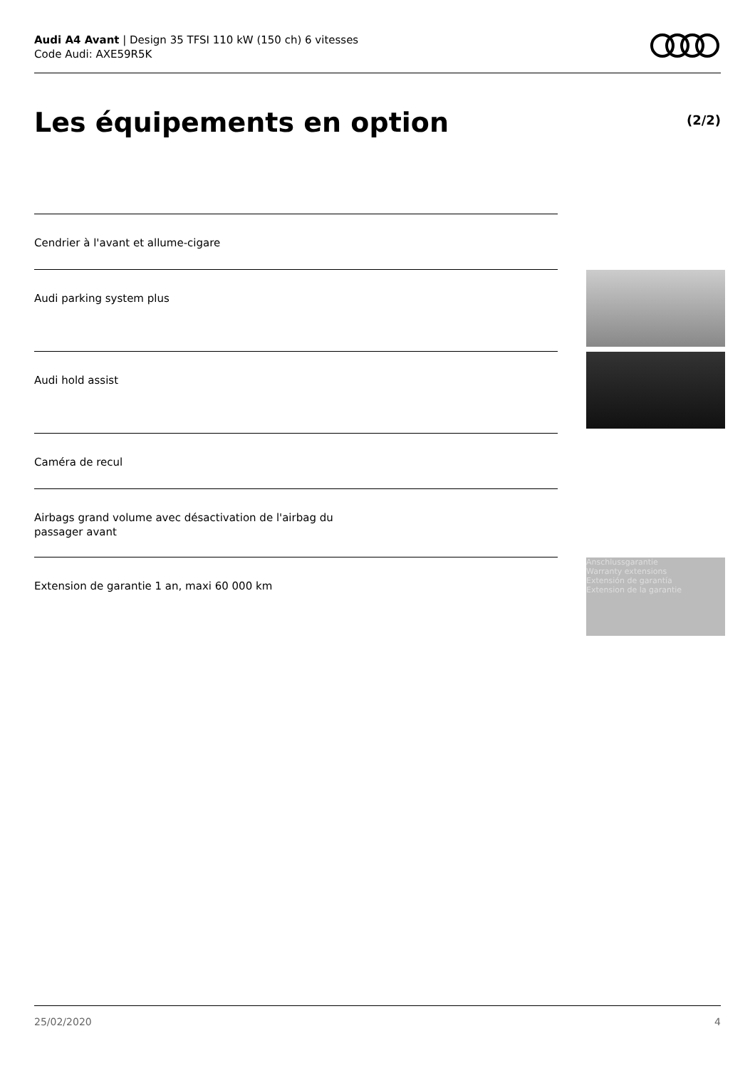Audi A4 Avant | Design 35 TFSI 110 kW (150 ch) 6 vitesses
Code Audi: AXE59R5K
Les équipements en option (2/2)
Cendrier à l'avant et allume-cigare
Audi parking system plus
Audi hold assist
Caméra de recul
Airbags grand volume avec désactivation de l'airbag du passager avant
Extension de garantie 1 an, maxi 60 000 km
Anschlussgarantie
Warranty extensions
Extensión de garantía
Extension de la garantie
25/02/2020 4